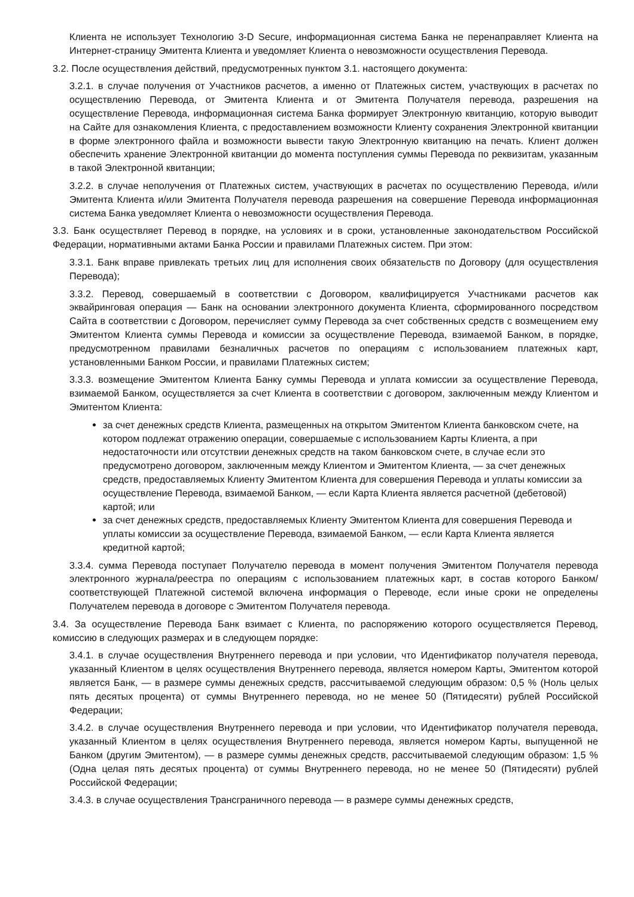Клиента не использует Технологию 3-D Secure, информационная система Банка не перенаправляет Клиента на Интернет-страницу Эмитента Клиента и уведомляет Клиента о невозможности осуществления Перевода.
3.2. После осуществления действий, предусмотренных пунктом 3.1. настоящего документа:
3.2.1. в случае получения от Участников расчетов, а именно от Платежных систем, участвующих в расчетах по осуществлению Перевода, от Эмитента Клиента и от Эмитента Получателя перевода, разрешения на осуществление Перевода, информационная система Банка формирует Электронную квитанцию, которую выводит на Сайте для ознакомления Клиента, с предоставлением возможности Клиенту сохранения Электронной квитанции в форме электронного файла и возможности вывести такую Электронную квитанцию на печать. Клиент должен обеспечить хранение Электронной квитанции до момента поступления суммы Перевода по реквизитам, указанным в такой Электронной квитанции;
3.2.2. в случае неполучения от Платежных систем, участвующих в расчетах по осуществлению Перевода, и/или Эмитента Клиента и/или Эмитента Получателя перевода разрешения на совершение Перевода информационная система Банка уведомляет Клиента о невозможности осуществления Перевода.
3.3. Банк осуществляет Перевод в порядке, на условиях и в сроки, установленные законодательством Российской Федерации, нормативными актами Банка России и правилами Платежных систем. При этом:
3.3.1. Банк вправе привлекать третьих лиц для исполнения своих обязательств по Договору (для осуществления Перевода);
3.3.2. Перевод, совершаемый в соответствии с Договором, квалифицируется Участниками расчетов как эквайринговая операция — Банк на основании электронного документа Клиента, сформированного посредством Сайта в соответствии с Договором, перечисляет сумму Перевода за счет собственных средств с возмещением ему Эмитентом Клиента суммы Перевода и комиссии за осуществление Перевода, взимаемой Банком, в порядке, предусмотренном правилами безналичных расчетов по операциям с использованием платежных карт, установленными Банком России, и правилами Платежных систем;
3.3.3. возмещение Эмитентом Клиента Банку суммы Перевода и уплата комиссии за осуществление Перевода, взимаемой Банком, осуществляется за счет Клиента в соответствии с договором, заключенным между Клиентом и Эмитентом Клиента:
за счет денежных средств Клиента, размещенных на открытом Эмитентом Клиента банковском счете, на котором подлежат отражению операции, совершаемые с использованием Карты Клиента, а при недостаточности или отсутствии денежных средств на таком банковском счете, в случае если это предусмотрено договором, заключенным между Клиентом и Эмитентом Клиента, — за счет денежных средств, предоставляемых Клиенту Эмитентом Клиента для совершения Перевода и уплаты комиссии за осуществление Перевода, взимаемой Банком, — если Карта Клиента является расчетной (дебетовой) картой; или
за счет денежных средств, предоставляемых Клиенту Эмитентом Клиента для совершения Перевода и уплаты комиссии за осуществление Перевода, взимаемой Банком, — если Карта Клиента является кредитной картой;
3.3.4. сумма Перевода поступает Получателю перевода в момент получения Эмитентом Получателя перевода электронного журнала/реестра по операциям с использованием платежных карт, в состав которого Банком/ соответствующей Платежной системой включена информация о Переводе, если иные сроки не определены Получателем перевода в договоре с Эмитентом Получателя перевода.
3.4. За осуществление Перевода Банк взимает с Клиента, по распоряжению которого осуществляется Перевод, комиссию в следующих размерах и в следующем порядке:
3.4.1. в случае осуществления Внутреннего перевода и при условии, что Идентификатор получателя перевода, указанный Клиентом в целях осуществления Внутреннего перевода, является номером Карты, Эмитентом которой является Банк, — в размере суммы денежных средств, рассчитываемой следующим образом: 0,5 % (Ноль целых пять десятых процента) от суммы Внутреннего перевода, но не менее 50 (Пятидесяти) рублей Российской Федерации;
3.4.2. в случае осуществления Внутреннего перевода и при условии, что Идентификатор получателя перевода, указанный Клиентом в целях осуществления Внутреннего перевода, является номером Карты, выпущенной не Банком (другим Эмитентом), — в размере суммы денежных средств, рассчитываемой следующим образом: 1,5 % (Одна целая пять десятых процента) от суммы Внутреннего перевода, но не менее 50 (Пятидесяти) рублей Российской Федерации;
3.4.3. в случае осуществления Трансграничного перевода — в размере суммы денежных средств,